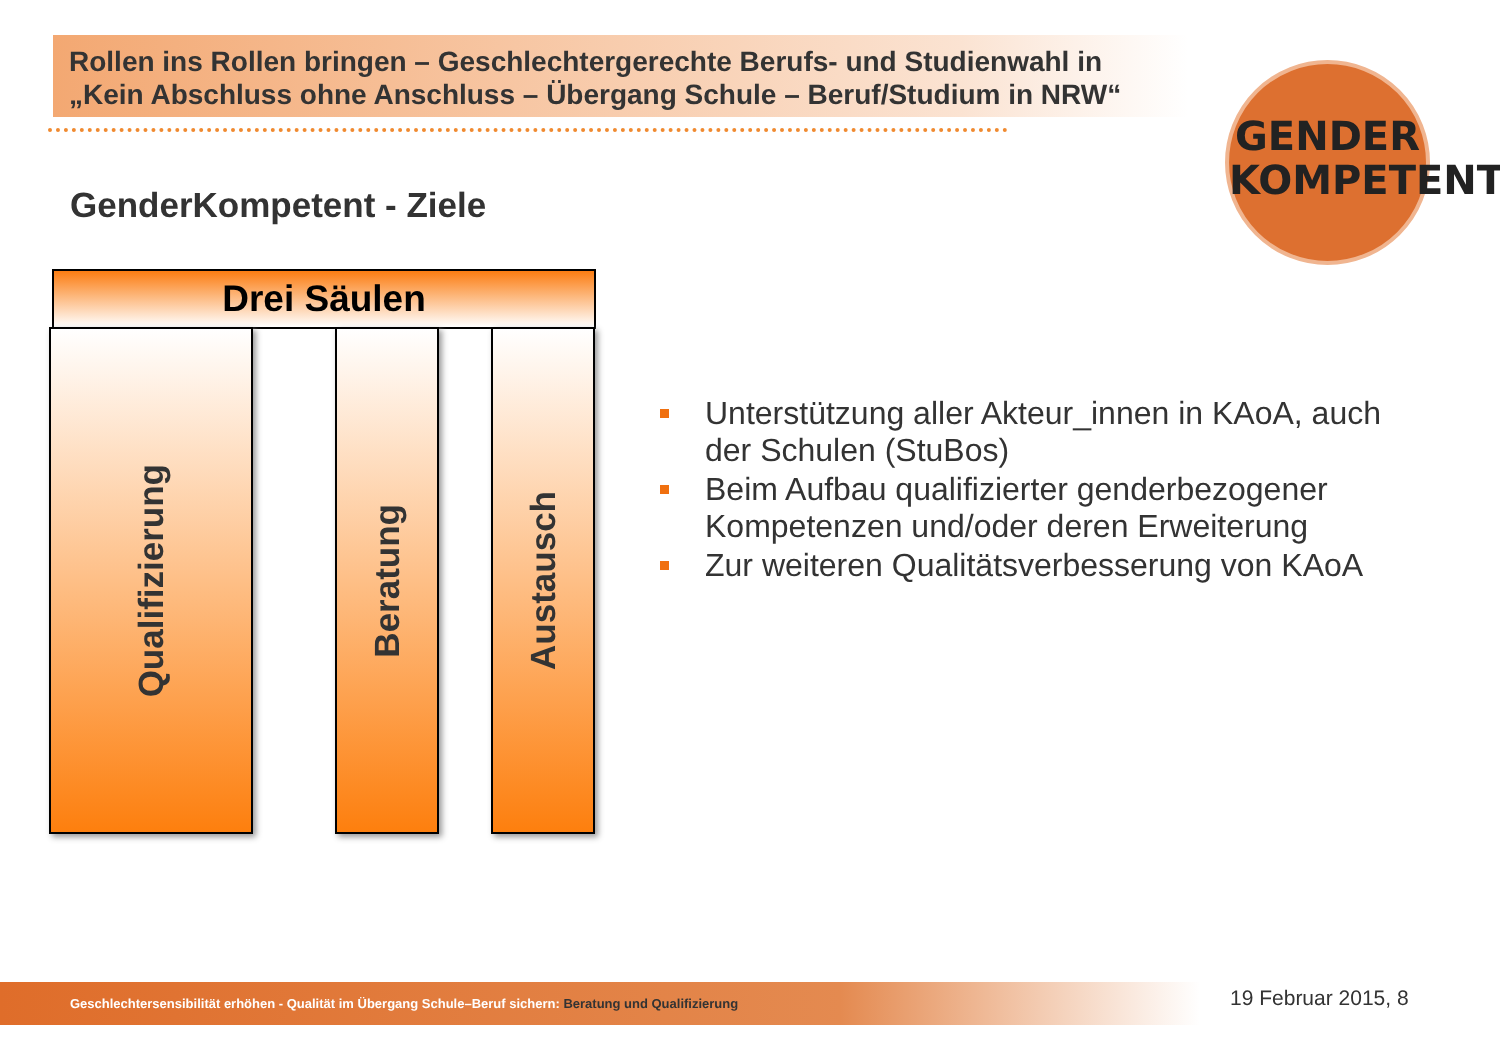Rollen ins Rollen bringen – Geschlechtergerechte Berufs- und Studienwahl in „Kein Abschluss ohne Anschluss – Übergang Schule – Beruf/Studium in NRW“
GENDER
KOMPETENT
GenderKompetent - Ziele
Drei Säulen
Qualifizierung Beratung Austausch
Unterstützung aller Akteur_innen in KAoA, auch der Schulen (StuBos)
Beim Aufbau qualifizierter genderbezogener Kompetenzen und/oder deren Erweiterung
Zur weiteren Qualitätsverbesserung von KAoA
Geschlechtersensibilität erhöhen - Qualität im Übergang Schule–Beruf sichern: Beratung und Qualifizierung 19 Februar 2015, 8